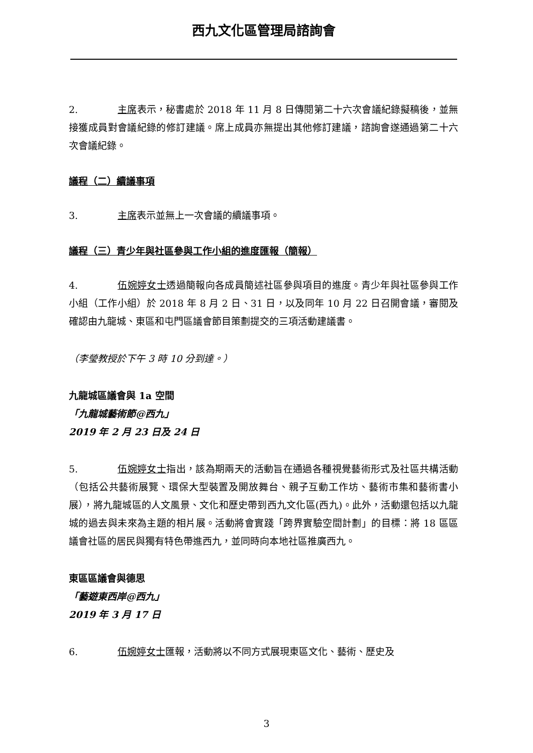西九文化區管理局諮詢會
2. 主席表示，秘書處於 2018 年 11 月 8 日傳閱第二十六次會議紀錄擬稿後，並無接獲成員對會議紀錄的修訂建議。席上成員亦無提出其他修訂建議，諮詢會遂通過第二十六次會議紀錄。
議程（二）續議事項
3. 主席表示並無上一次會議的續議事項。
議程（三）青少年與社區參與工作小組的進度匯報（簡報）
4. 伍婉婷女士透過簡報向各成員簡述社區參與項目的進度。青少年與社區參與工作小組（工作小組）於 2018 年 8 月 2 日、31 日，以及同年 10 月 22 日召開會議，審閱及確認由九龍城、東區和屯門區議會節目策劃提交的三項活動建議書。
（李瑩教授於下午 3 時 10 分到達。）
九龍城區議會與 1a 空間
「九龍城藝術節@西九」
2019 年 2 月 23 日及 24 日
5. 伍婉婷女士指出，該為期兩天的活動旨在通過各種視覺藝術形式及社區共構活動（包括公共藝術展覽、環保大型裝置及開放舞台、親子互動工作坊、藝術市集和藝術書小展），將九龍城區的人文風景、文化和歷史帶到西九文化區(西九)。此外，活動還包括以九龍城的過去與未來為主題的相片展。活動將會實踐「跨界實驗空間計劃」的目標：將 18 區區議會社區的居民與獨有特色帶進西九，並同時向本地社區推廣西九。
東區區議會與德思
「藝遊東西岸@西九」
2019 年 3 月 17 日
6. 伍婉婷女士匯報，活動將以不同方式展現東區文化、藝術、歷史及
3